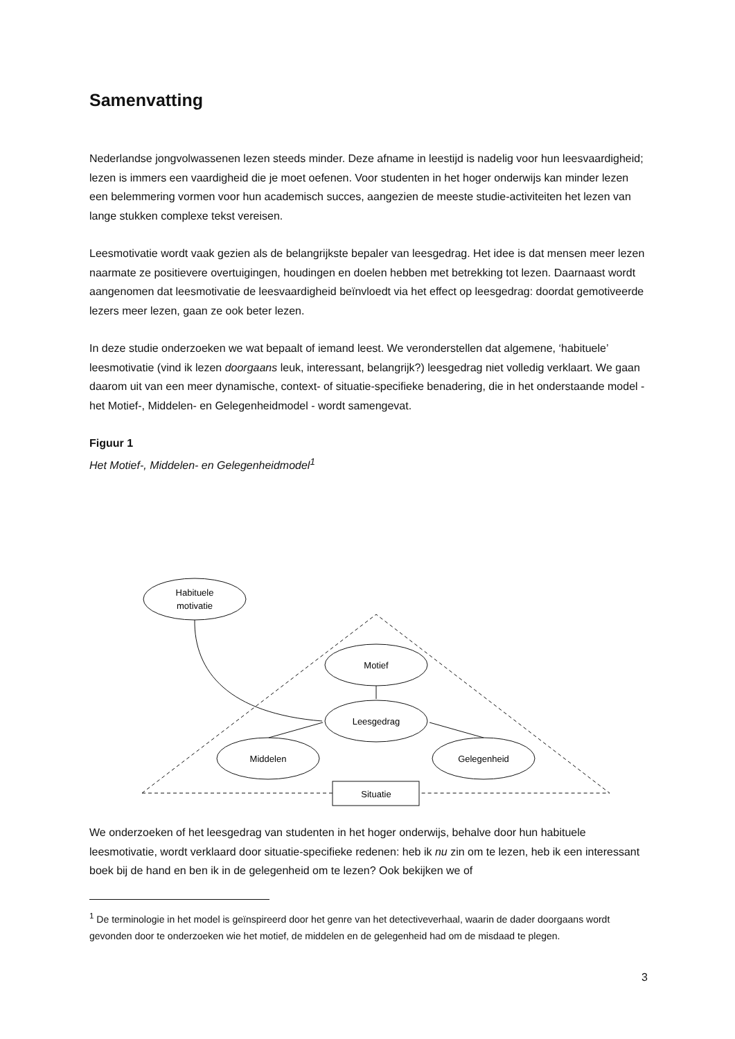Samenvatting
Nederlandse jongvolwassenen lezen steeds minder. Deze afname in leestijd is nadelig voor hun leesvaardigheid; lezen is immers een vaardigheid die je moet oefenen. Voor studenten in het hoger onderwijs kan minder lezen een belemmering vormen voor hun academisch succes, aangezien de meeste studie-activiteiten het lezen van lange stukken complexe tekst vereisen.
Leesmotivatie wordt vaak gezien als de belangrijkste bepaler van leesgedrag. Het idee is dat mensen meer lezen naarmate ze positievere overtuigingen, houdingen en doelen hebben met betrekking tot lezen. Daarnaast wordt aangenomen dat leesmotivatie de leesvaardigheid beïnvloedt via het effect op leesgedrag: doordat gemotiveerde lezers meer lezen, gaan ze ook beter lezen.
In deze studie onderzoeken we wat bepaalt of iemand leest. We veronderstellen dat algemene, ‘habituele’ leesmotivatie (vind ik lezen doorgaans leuk, interessant, belangrijk?) leesgedrag niet volledig verklaart. We gaan daarom uit van een meer dynamische, context- of situatie-specifieke benadering, die in het onderstaande model - het Motief-, Middelen- en Gelegenheidmodel - wordt samengevat.
Figuur 1
Het Motief-, Middelen- en Gelegenheidmodel<sup>1</sup>
Habituele
motivatie
Motief
Leesgedrag
Middelen
Gelegenheid
Situatie
We onderzoeken of het leesgedrag van studenten in het hoger onderwijs, behalve door hun habituele leesmotivatie, wordt verklaard door situatie-specifieke redenen: heb ik nu zin om te lezen, heb ik een interessant boek bij de hand en ben ik in de gelegenheid om te lezen? Ook bekijken we of
<sup>1</sup> De terminologie in het model is geïnspireerd door het genre van het detectiveverhaal, waarin de dader doorgaans wordt gevonden door te onderzoeken wie het motief, de middelen en de gelegenheid had om de misdaad te plegen.
3